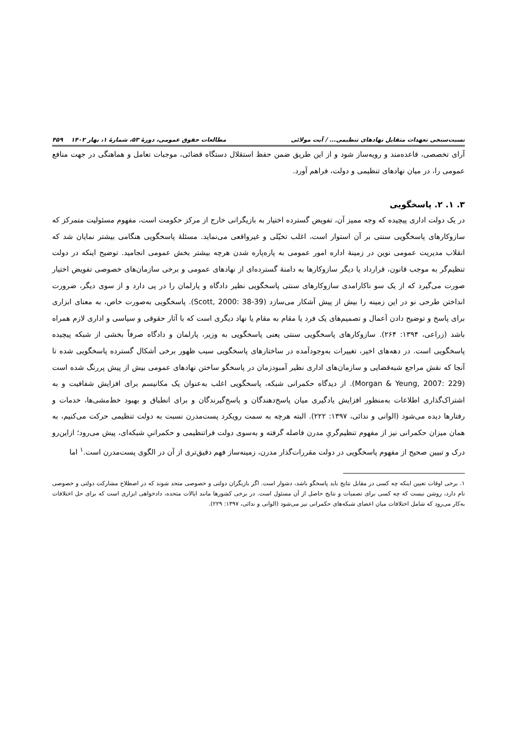نسبت‌سنجی تعهدات متقابل نهادهای تنظیمی... / آیت مولائی مطالعات حقوق عمومی، دورهٔ ۵۳، شمارهٔ ۱، بهار ۱۴۰۲ ۴۵۹
آرای تخصصی، قاعده‌مند و رویه‌ساز شود و از این طریق ضمن حفظ استقلال دستگاه قضائی، موجبات تعامل و هماهنگی در جهت منافع عمومی را، در میان نهادهای تنظیمی و دولت، فراهم آورد.
۳. ۱. ۲. پاسخگویی
در یک دولت اداری پیچیده که وجه ممیز آن، تفویض گسترده اختیار به بازیگرانی خارج از مرکز حکومت است، مفهوم مسئولیت متمرکز که سازوکارهای پاسخگویی سنتی بر آن استوار است، اغلب تخیّلی و غیرواقعی می‌نماید. مسئلهٔ پاسخگویی هنگامی بیشتر نمایان شد که انقلاب مدیریت عمومی نوین در زمینهٔ اداره امور عمومی به پاره‌پاره شدن هرچه بیشتر بخش عمومی انجامید. توضیح اینکه در دولت تنظیم‌گر به موجب قانون، قرارداد یا دیگر سازوکارها به دامنهٔ گسترده‌ای از نهادهای عمومی و برخی سازمان‌های خصوصی تفویض اختیار صورت می‌گیرد که از یک سو ناکارامدی سازوکارهای سنتی پاسخگویی نظیر دادگاه و پارلمان را در پی دارد و از سوی دیگر، ضرورت انداختن طرحی نو در این زمینه را بیش از پیش آشکار می‌سازد (Scott, 2000: 38-39). پاسخگویی به‌صورت خاص، به معنای ابزاری برای پاسخ و توضیح دادن اَعمال و تصمیم‌های یک فرد یا مقام به مقام یا نهاد دیگری است که با آثار حقوقی و سیاسی و اداری لازم همراه باشد (زراعی، ۱۳۹۴: ۲۶۴). سازوکارهای پاسخگویی سنتی یعنی پاسخگویی به وزیر، پارلمان و دادگاه صرفاً بخشی از شبکه پیچیده پاسخگویی است. در دهه‌های اخیر، تغییرات به‌وجودآمده در ساختارهای پاسخگویی سبب ظهور برخی اَشکال گسترده پاسخگویی شده تا آنجا که نقش مراجع شبه‌قضایی و سازمان‌های اداری نظیر آمبودزمان در پاسخگو ساختن نهادهای عمومی بیش از پیش پررنگ شده است (Morgan & Yeung, 2007: 229). از دیدگاه حکمرانی شبکه، پاسخگویی اغلب به‌عنوان یک مکانیسم برای افزایش شفافیت و به اشتراک‌گذاری اطلاعات به‌منظور افزایش یادگیری میان پاسخ‌دهندگان و پاسخ‌گیرندگان و برای انطباق و بهبود خط‌مشی‌ها، خدمات و رفتارها دیده می‌شود (الوانی و ندائی، ۱۳۹۷: ۲۲۲). البته هرچه به سمت رویکرد پست‌مدرن نسبت به دولت تنظیمی حرکت می‌کنیم، به همان میزان حکمرانی نیز از مفهوم تنظیم‌گریِ مدرن فاصله گرفته و به‌سوی دولت فراتنظیمی و حکمرانیِ شبکه‌ای، پیش می‌رود؛ ازاین‌رو درک و تبیین صحیح از مفهوم پاسخگویی در دولت مقررات‌گذار مدرن، زمینه‌ساز فهم دقیق‌تری از آن در الگوی پست‌مدرن است.<sup>۱</sup> اما
۱. برخی اوقات تعیین اینکه چه کسی در مقابل نتایج باید پاسخگو باشد، دشوار است. اگر بازیگران دولتی و خصوصی متحد شوند که در اصطلاح مشارکت دولتی و خصوصی نام دارد، روشن نیست که چه کسی برای تصمیات و نتایج حاصل از آن مسئول است. در برخی کشورها مانند ایالات متحده، دادخواهی ابزاری است که برای حل اختلافات به‌کار می‌رود که شامل اختلافات میان اعضای شبکه‌های حکمرانی نیز می‌شود (الوانی و ندائی، ۱۳۹۷: ۲۲۹).